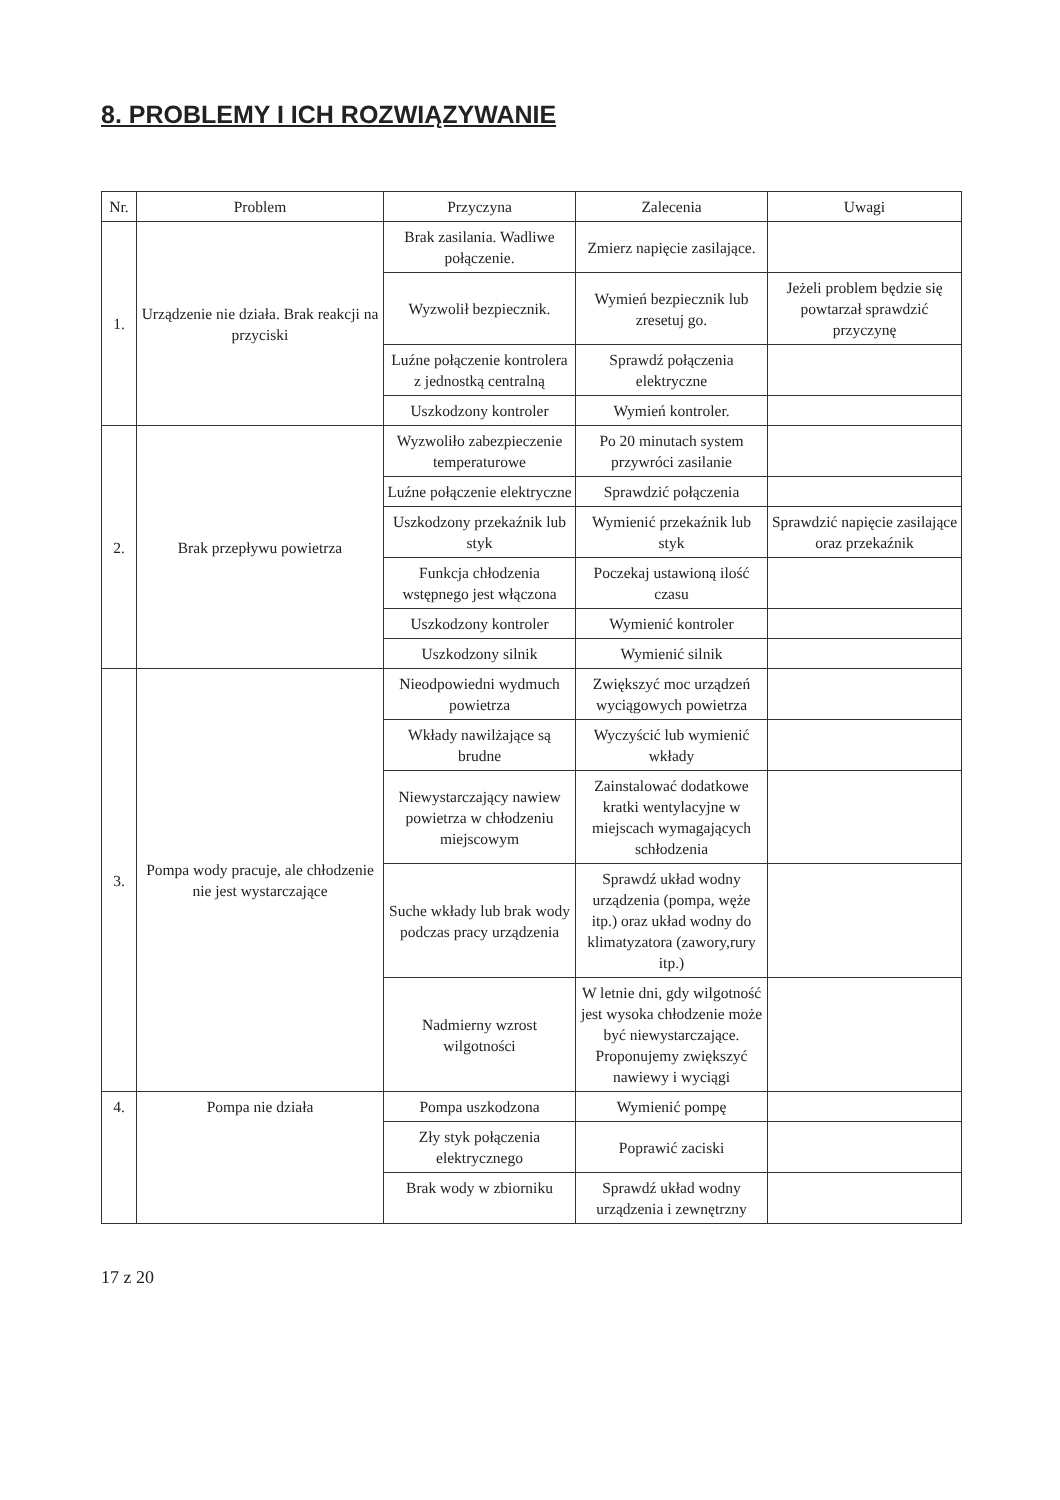8. PROBLEMY I ICH ROZWIĄZYWANIE
| Nr. | Problem | Przyczyna | Zalecenia | Uwagi |
| --- | --- | --- | --- | --- |
| 1. | Urządzenie nie działa. Brak reakcji na przyciski | Brak zasilania. Wadliwe połączenie. | Zmierz napięcie zasilające. | |
| | | Wyzwolił bezpiecznik. | Wymień bezpiecznik lub zresetuj go. | Jeżeli problem będzie się powtarzał sprawdzić przyczynę |
| | | Luźne połączenie kontrolera z jednostką centralną | Sprawdź połączenia elektryczne | |
| | | Uszkodzony kontroler | Wymień kontroler. | |
| 2. | Brak przepływu powietrza | Wyzwoliło zabezpieczenie temperaturowe | Po 20 minutach system przywróci zasilanie | |
| | | Luźne połączenie elektryczne | Sprawdzić połączenia | |
| | | Uszkodzony przekaźnik lub styk | Wymienić przekaźnik lub styk | Sprawdzić napięcie zasilające oraz przekaźnik |
| | | Funkcja chłodzenia wstępnego jest włączona | Poczekaj ustawioną ilość czasu | |
| | | Uszkodzony kontroler | Wymienić kontroler | |
| | | Uszkodzony silnik | Wymienić silnik | |
| 3. | Pompa wody pracuje, ale chłodzenie nie jest wystarczające | Nieodpowiedni wydmuch powietrza | Zwiększyć moc urządzeń wyciągowych powietrza | |
| | | Wkłady nawilżające są brudne | Wyczyścić lub wymienić wkłady | |
| | | Niewystarczający nawiew powietrza w chłodzeniu miejscowym | Zainstalować dodatkowe kratki wentylacyjne w miejscach wymagających schłodzenia | |
| | | Suche wkłady lub brak wody podczas pracy urządzenia | Sprawdź układ wodny urządzenia (pompa, węże itp.) oraz układ wodny do klimatyzatora (zawory,rury itp.) | |
| | | Nadmierny wzrost wilgotności | W letnie dni, gdy wilgotność jest wysoka chłodzenie może być niewystarczające. Proponujemy zwiększyć nawiewy i wyciągi | |
| 4. | Pompa nie działa | Pompa uszkodzona | Wymienić pompę | |
| | | Zły styk połączenia elektrycznego | Poprawić zaciski | |
| | | Brak wody w zbiorniku | Sprawdź układ wodny urządzenia i zewnętrzny | |
17 z 20